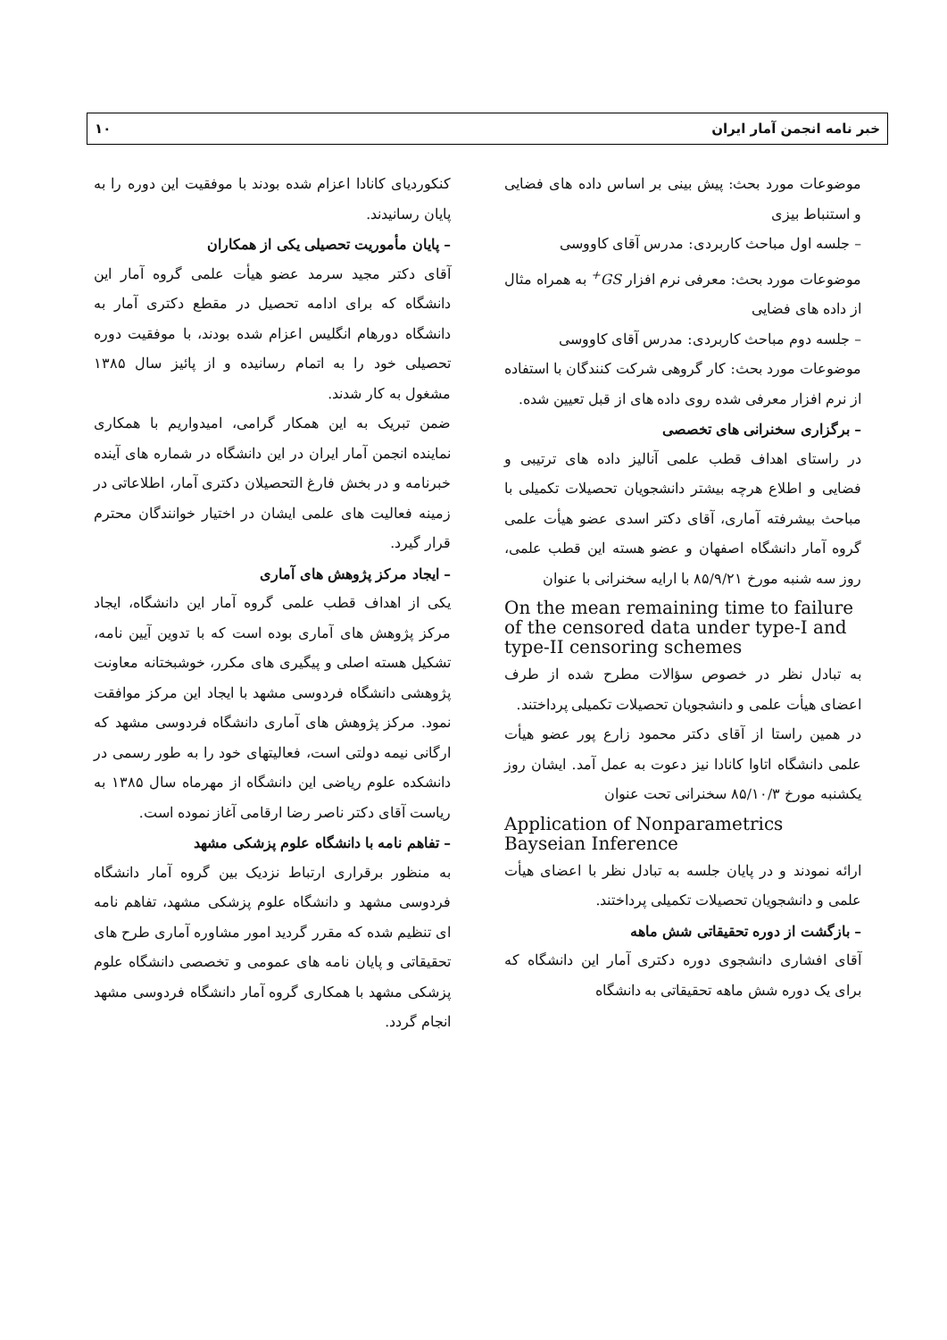خبر نامه انجمن آمار ایران ۱۰
موضوعات مورد بحث: پیش بینی بر اساس داده های فضایی و استنباط بیزی
– جلسه اول مباحث کاربردی: مدرس آقای کاووسی
موضوعات مورد بحث: معرفی نرم افزار GS<sup>+</sup> به همراه مثال از داده های فضایی
– جلسه دوم مباحث کاربردی: مدرس آقای کاووسی
موضوعات مورد بحث: کار گروهی شرکت کنندگان با استفاده از نرم افزار معرفی شده روی داده های از قبل تعیین شده.
– برگزاری سخنرانی های تخصصی
در راستای اهداف قطب علمی آنالیز داده های ترتیبی و فضایی و اطلاع هرچه بیشتر دانشجویان تحصیلات تکمیلی با مباحث بیشرفته آماری، آقای دکتر اسدی عضو هیأت علمی گروه آمار دانشگاه اصفهان و عضو هسته این قطب علمی، روز سه شنبه مورخ ۸۵/۹/۲۱ با ارایه سخنرانی با عنوان
On the mean remaining time to failure of the censored data under type-I and type-II censoring schemes
به تبادل نظر در خصوص سؤالات مطرح شده از طرف اعضای هیأت علمی و دانشجویان تحصیلات تکمیلی پرداختند.
در همین راستا از آقای دکتر محمود زارع پور عضو هیأت علمی دانشگاه اتاوا کانادا نیز دعوت به عمل آمد. ایشان روز یکشنبه مورخ ۸۵/۱۰/۳ سخنرانی تحت عنوان
Application of Nonparametrics Bayseian Inference
ارائه نمودند و در پایان جلسه به تبادل نظر با اعضای هیأت علمی و دانشجویان تحصیلات تکمیلی پرداختند.
– بازگشت از دوره تحقیقاتی شش ماهه
آقای افشاری دانشجوی دوره دکتری آمار این دانشگاه که برای یک دوره شش ماهه تحقیقاتی به دانشگاه
کنکوردیای کانادا اعزام شده بودند با موفقیت این دوره را به پایان رسانیدند.
– پایان مأموریت تحصیلی یکی از همکاران
آقای دکتر مجید سرمد عضو هیأت علمی گروه آمار این دانشگاه که برای ادامه تحصیل در مقطع دکتری آمار به دانشگاه دورهام انگلیس اعزام شده بودند، با موفقیت دوره تحصیلی خود را به اتمام رسانیده و از پائیز سال ۱۳۸۵ مشغول به کار شدند.
ضمن تبریک به این همکار گرامی، امیدواریم با همکاری نماینده انجمن آمار ایران در این دانشگاه در شماره های آینده خبرنامه و در بخش فارغ التحصیلان دکتری آمار، اطلاعاتی در زمینه فعالیت های علمی ایشان در اختیار خوانندگان محترم قرار گیرد.
– ایجاد مرکز پژوهش های آماری
یکی از اهداف قطب علمی گروه آمار این دانشگاه، ایجاد مرکز پژوهش های آماری بوده است که با تدوین آیین نامه، تشکیل هسته اصلی و پیگیری های مکرر، خوشبختانه معاونت پژوهشی دانشگاه فردوسی مشهد با ایجاد این مرکز موافقت نمود. مرکز پژوهش های آماری دانشگاه فردوسی مشهد که ارگانی نیمه دولتی است، فعالیتهای خود را به طور رسمی در دانشکده علوم ریاضی این دانشگاه از مهرماه سال ۱۳۸۵ به ریاست آقای دکتر ناصر رضا ارقامی آغاز نموده است.
– تفاهم نامه با دانشگاه علوم پزشکی مشهد
به منظور برقراری ارتباط نزدیک بین گروه آمار دانشگاه فردوسی مشهد و دانشگاه علوم پزشکی مشهد، تفاهم نامه ای تنظیم شده که مقرر گردید امور مشاوره آماری طرح های تحقیقاتی و پایان نامه های عمومی و تخصصی دانشگاه علوم پزشکی مشهد با همکاری گروه آمار دانشگاه فردوسی مشهد انجام گردد.